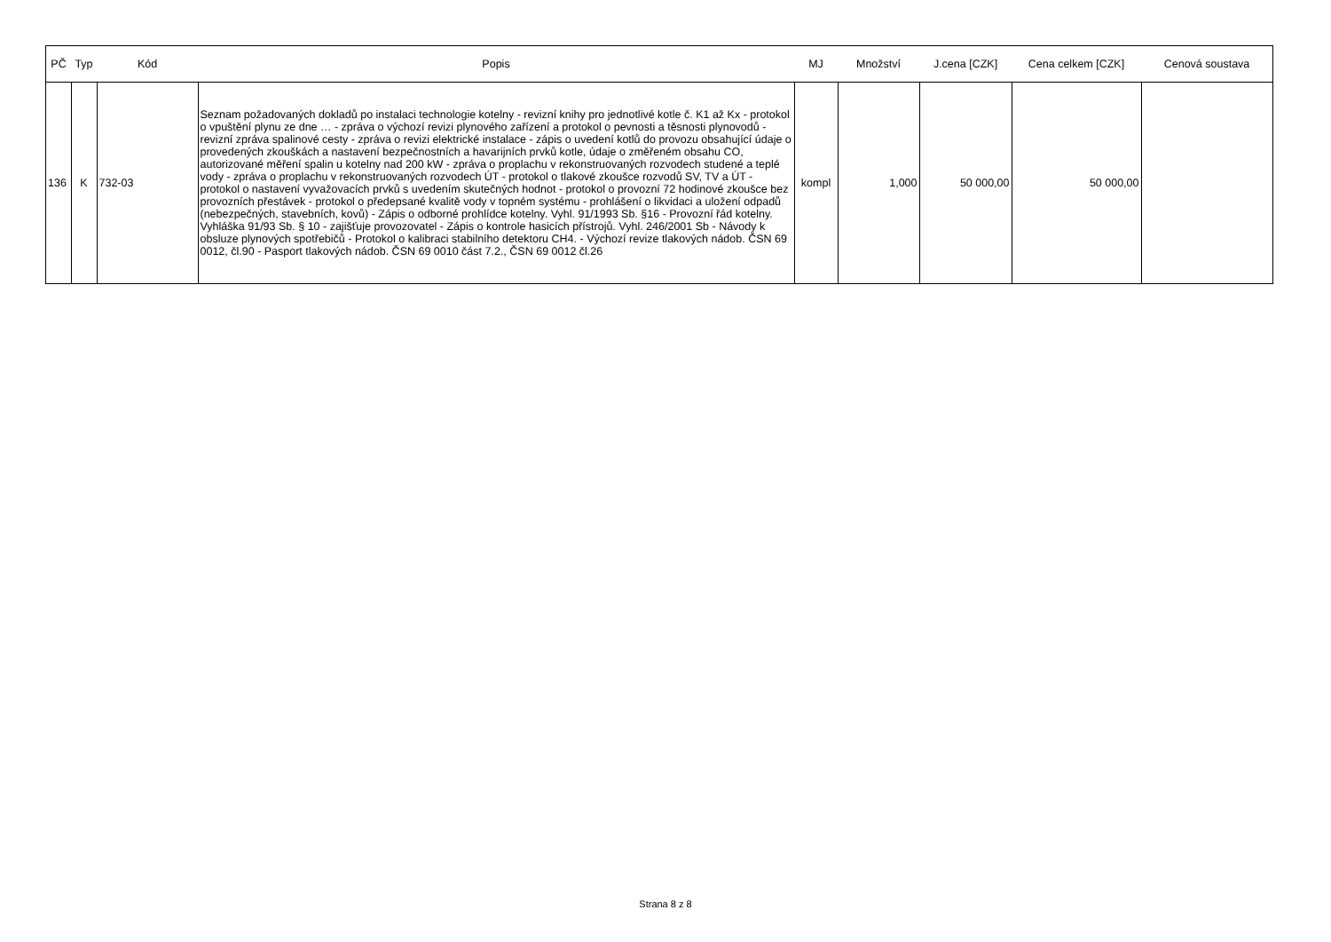| PČ | Typ | Kód | Popis | MJ | Množství | J.cena [CZK] | Cena celkem [CZK] | Cenová soustava |
| --- | --- | --- | --- | --- | --- | --- | --- | --- |
| 136 | K | 732-03 | Seznam požadovaných dokladů po instalaci technologie kotelny - revizní knihy pro jednotlivé kotle č. K1 až Kx - protokol o vpuštění plynu ze dne … - zpráva o výchozí revizi plynového zařízení a protokol o pevnosti a těsnosti plynovodů - revizní zpráva spalinové cesty - zpráva o revizi elektrické instalace - zápis o uvedení kotlů do provozu obsahující údaje o provedených zkouškách a nastavení bezpečnostních a havarijních prvků kotle, údaje o změřeném obsahu CO, autorizované měření spalin u kotelny nad 200 kW - zpráva o proplachu v rekonstruovaných rozvodech studené a teplé vody - zpráva o proplachu v rekonstruovaných rozvodech ÚT - protokol o tlakové zkoušce rozvodů SV, TV a ÚT - protokol o nastavení vyvažovacích prvků s uvedením skutečných hodnot - protokol o provozní 72 hodinové zkoušce bez provozních přestávek - protokol o předepsané kvalitě vody v topném systému - prohlášení o likvidaci a uložení odpadů (nebezpečných, stavebních, kovů) - Zápis o odborné prohlídce kotelny. Vyhl. 91/1993 Sb. §16 - Provozní řád kotelny. Vyhláška 91/93 Sb. § 10 - zajišťuje provozovatel - Zápis o kontrole hasicích přístrojů. Vyhl. 246/2001 Sb - Návody k obsluze plynových spotřebičů - Protokol o kalibraci stabilního detektoru CH4. - Výchozí revize tlakových nádob. ČSN 69 0012, čl.90 - Pasport tlakových nádob. ČSN 69 0010 část 7.2., ČSN 69 0012 čl.26 | kompl | 1,000 | 50 000,00 | 50 000,00 | |
Strana 8 z 8